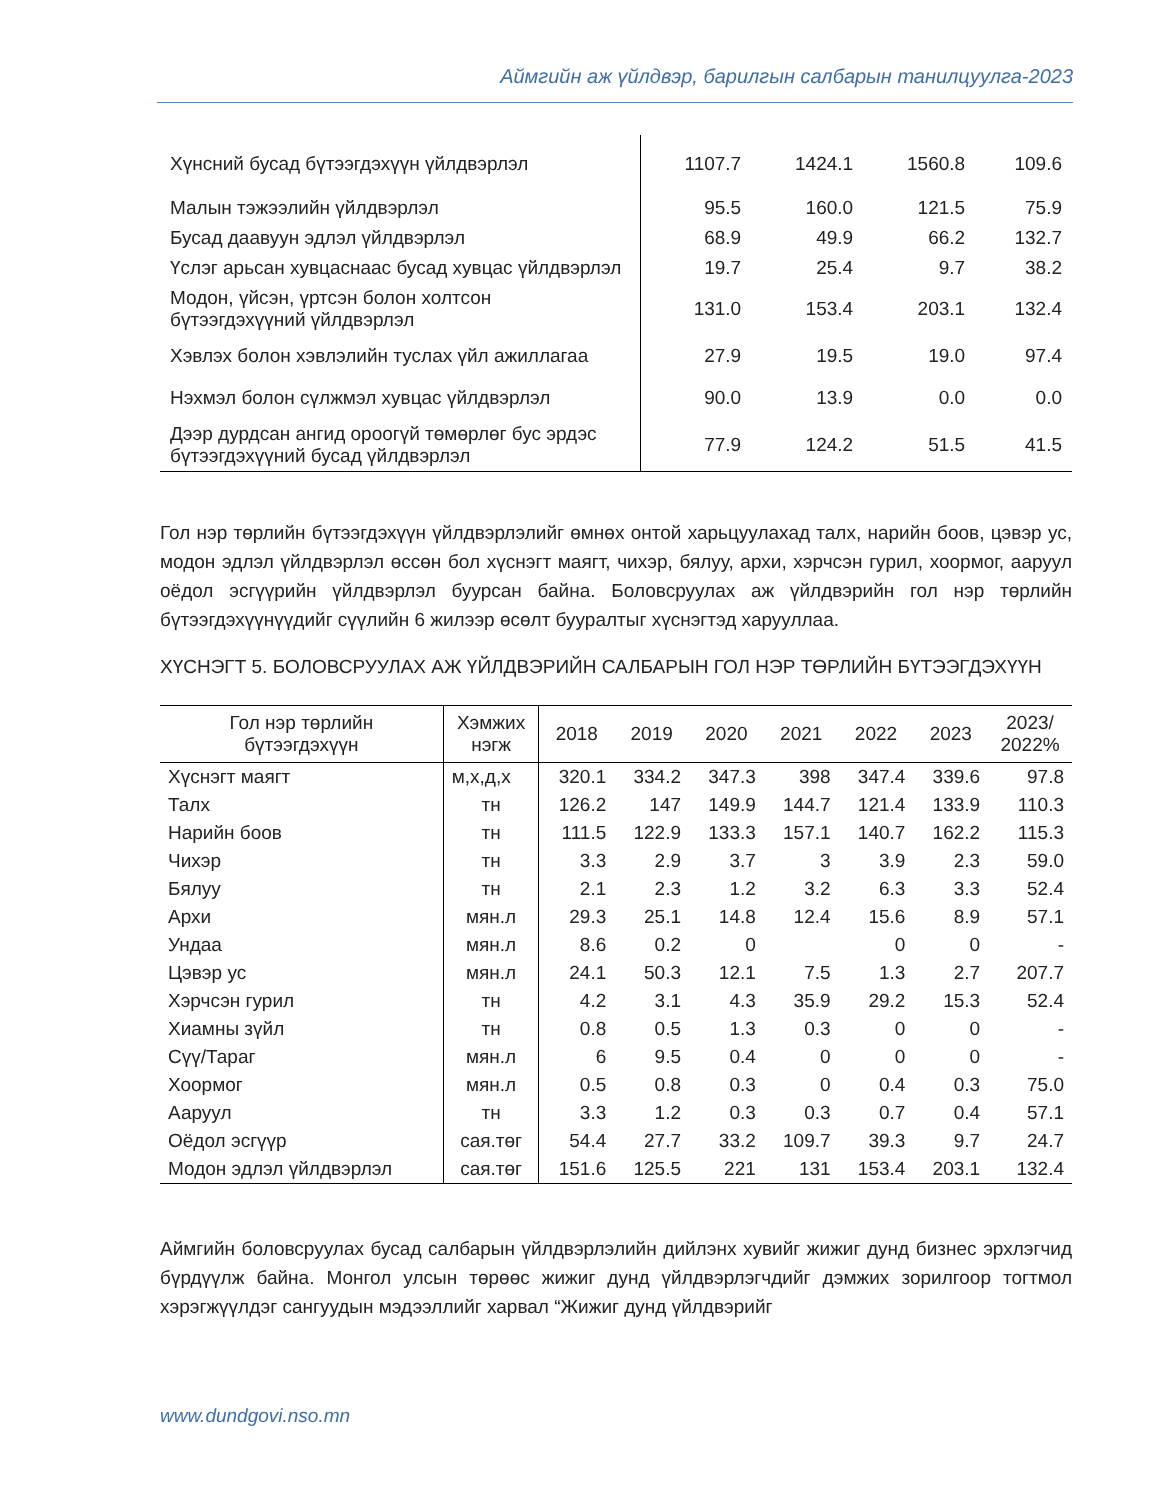Аймгийн аж үйлдвэр, барилгын салбарын танилцуулга-2023
| Хүнсний бусад бүтээгдэхүүн үйлдвэрлэл | 1107.7 | 1424.1 | 1560.8 | 109.6 |
| Малын тэжээлийн үйлдвэрлэл | 95.5 | 160.0 | 121.5 | 75.9 |
| Бусад даавуун эдлэл үйлдвэрлэл | 68.9 | 49.9 | 66.2 | 132.7 |
| Үслэг арьсан хувцаснаас бусад хувцас үйлдвэрлэл | 19.7 | 25.4 | 9.7 | 38.2 |
| Модон, үйсэн, үртсэн болон холтсон бүтээгдэхүүний үйлдвэрлэл | 131.0 | 153.4 | 203.1 | 132.4 |
| Хэвлэх болон хэвлэлийн туслах үйл ажиллагаа | 27.9 | 19.5 | 19.0 | 97.4 |
| Нэхмэл болон сүлжмэл хувцас үйлдвэрлэл | 90.0 | 13.9 | 0.0 | 0.0 |
| Дээр дурдсан ангид ороогүй төмөрлөг бус эрдэс бүтээгдэхүүний бусад үйлдвэрлэл | 77.9 | 124.2 | 51.5 | 41.5 |
Гол нэр төрлийн бүтээгдэхүүн үйлдвэрлэлийг өмнөх онтой харьцуулахад талх, нарийн боов, цэвэр ус, модон эдлэл үйлдвэрлэл өссөн бол хүснэгт маягт, чихэр, бялуу, архи, хэрчсэн гурил, хоормог, ааруул оёдол эсгүүрийн үйлдвэрлэл буурсан байна. Боловсруулах аж үйлдвэрийн гол нэр төрлийн бүтээгдэхүүнүүдийг сүүлийн 6 жилээр өсөлт бууралтыг хүснэгтэд харууллаа.
ХҮСНЭГТ 5. БОЛОВСРУУЛАХ АЖ ҮЙЛДВЭРИЙН САЛБАРЫН ГОЛ НЭР ТӨРЛИЙН БҮТЭЭГДЭХҮҮН
| Гол нэр төрлийн бүтээгдэхүүн | Хэмжих нэгж | 2018 | 2019 | 2020 | 2021 | 2022 | 2023 | 2023/ 2022% |
| --- | --- | --- | --- | --- | --- | --- | --- | --- |
| Хүснэгт маягт | м,х,д,х | 320.1 | 334.2 | 347.3 | 398 | 347.4 | 339.6 | 97.8 |
| Талх | тн | 126.2 | 147 | 149.9 | 144.7 | 121.4 | 133.9 | 110.3 |
| Нарийн боов | тн | 111.5 | 122.9 | 133.3 | 157.1 | 140.7 | 162.2 | 115.3 |
| Чихэр | тн | 3.3 | 2.9 | 3.7 | 3 | 3.9 | 2.3 | 59.0 |
| Бялуу | тн | 2.1 | 2.3 | 1.2 | 3.2 | 6.3 | 3.3 | 52.4 |
| Архи | мян.л | 29.3 | 25.1 | 14.8 | 12.4 | 15.6 | 8.9 | 57.1 |
| Ундаа | мян.л | 8.6 | 0.2 | 0 | | 0 | 0 | - |
| Цэвэр ус | мян.л | 24.1 | 50.3 | 12.1 | 7.5 | 1.3 | 2.7 | 207.7 |
| Хэрчсэн гурил | тн | 4.2 | 3.1 | 4.3 | 35.9 | 29.2 | 15.3 | 52.4 |
| Хиамны зүйл | тн | 0.8 | 0.5 | 1.3 | 0.3 | 0 | 0 | - |
| Сүү/Тараг | мян.л | 6 | 9.5 | 0.4 | 0 | 0 | 0 | - |
| Хоормог | мян.л | 0.5 | 0.8 | 0.3 | 0 | 0.4 | 0.3 | 75.0 |
| Ааруул | тн | 3.3 | 1.2 | 0.3 | 0.3 | 0.7 | 0.4 | 57.1 |
| Оёдол эсгүүр | сая.төг | 54.4 | 27.7 | 33.2 | 109.7 | 39.3 | 9.7 | 24.7 |
| Модон эдлэл үйлдвэрлэл | сая.төг | 151.6 | 125.5 | 221 | 131 | 153.4 | 203.1 | 132.4 |
Аймгийн боловсруулах бусад салбарын үйлдвэрлэлийн дийлэнх хувийг жижиг дунд бизнес эрхлэгчид бүрдүүлж байна. Монгол улсын төрөөс жижиг дунд үйлдвэрлэгчдийг дэмжих зорилгоор тогтмол хэрэгжүүлдэг сангуудын мэдээллийг харвал “Жижиг дунд үйлдвэрийг
www.dundgovi.nso.mn